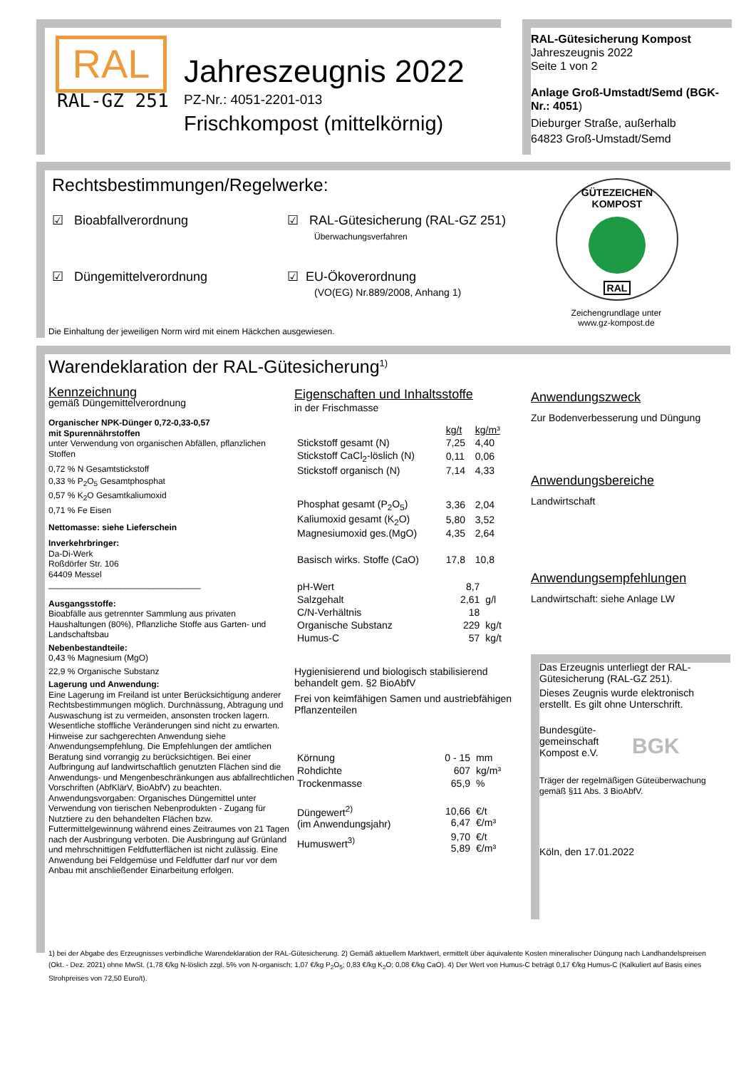RAL
RAL-GZ 251
Jahreszeugnis 2022
PZ-Nr.: 4051-2201-013
Frischkompost (mittelkörnig)
RAL-Gütesicherung Kompost
Jahreszeugnis 2022
Seite 1 von 2
Anlage Groß-Umstadt/Semd (BGK-Nr.: 4051)
Dieburger Straße, außerhalb
64823 Groß-Umstadt/Semd
Rechtsbestimmungen/Regelwerke:
☑ Bioabfallverordnung ☑ RAL-Gütesicherung (RAL-GZ 251)
Überwachungsverfahren
☑ Düngemittelverordnung ☑ EU-Ökoverordnung
(VO(EG) Nr.889/2008, Anhang 1)
Die Einhaltung der jeweiligen Norm wird mit einem Häckchen ausgewiesen.
GÜTEZEICHEN KOMPOST
RAL
Zeichengrundlage unter www.gz-kompost.de
Warendeklaration der RAL-Gütesicherung<sup>1)</sup>
Kennzeichnung
gemäß Düngemittelverordnung
Organischer NPK-Dünger 0,72-0,33-0,57
mit Spurennährstoffen
unter Verwendung von organischen Abfällen, pflanzlichen Stoffen
0,72 % N Gesamtstickstoff
0,33 % P<sub>2</sub>O<sub>5</sub> Gesamtphosphat
0,57 % K<sub>2</sub>O Gesamtkaliumoxid
0,71 % Fe Eisen
Nettomasse: siehe Lieferschein
Inverkehrbringer:
Da-Di-Werk
Roßdörfer Str. 106
64409 Messel
________________________________
Ausgangsstoffe:
Bioabfälle aus getrennter Sammlung aus privaten Haushaltungen (80%), Pflanzliche Stoffe aus Garten- und Landschaftsbau
Nebenbestandteile:
0,43 % Magnesium (MgO)
22,9 % Organische Substanz
Lagerung und Anwendung:
Eine Lagerung im Freiland ist unter Berücksichtigung anderer Rechtsbestimmungen möglich. Durchnässung, Abtragung und Auswaschung ist zu vermeiden, ansonsten trocken lagern. Wesentliche stoffliche Veränderungen sind nicht zu erwarten. Hinweise zur sachgerechten Anwendung siehe Anwendungsempfehlung. Die Empfehlungen der amtlichen Beratung sind vorrangig zu berücksichtigen. Bei einer Aufbringung auf landwirtschaftlich genutzten Flächen sind die Anwendungs- und Mengenbeschränkungen aus abfallrechtlichen Vorschriften (AbfKlärV, BioAbfV) zu beachten. Anwendungsvorgaben: Organisches Düngemittel unter Verwendung von tierischen Nebenprodukten - Zugang für Nutztiere zu den behandelten Flächen bzw. Futtermittelgewinnung während eines Zeitraumes von 21 Tagen nach der Ausbringung verboten. Die Ausbringung auf Grünland und mehrschnittigen Feldfutterflächen ist nicht zulässig. Eine Anwendung bei Feldgemüse und Feldfutter darf nur vor dem Anbau mit anschließender Einarbeitung erfolgen.
Eigenschaften und Inhaltsstoffe
in der Frischmasse
| | kg/t | kg/m³ |
| Stickstoff gesamt (N) | 7,25 | 4,40 |
| Stickstoff CaCl<sub>2</sub>-löslich (N) | 0,11 | 0,06 |
| Stickstoff organisch (N) | 7,14 | 4,33 |
| Phosphat gesamt (P<sub>2</sub>O<sub>5</sub>) | 3,36 | 2,04 |
| Kaliumoxid gesamt (K<sub>2</sub>O) | 5,80 | 3,52 |
| Magnesiumoxid ges.(MgO) | 4,35 | 2,64 |
| Basisch wirks. Stoffe (CaO) | 17,8 | 10,8 |
| pH-Wert | 8,7 | |
| Salzgehalt | 2,61 | g/l |
| C/N-Verhältnis | 18 | |
| Organische Substanz | 229 | kg/t |
| Humus-C | 57 | kg/t |
Hygienisierend und biologisch stabilisierend behandelt gem. §2 BioAbfV
Frei von keimfähigen Samen und austriebfähigen Pflanzenteilen
| Körnung | 0 - 15 | mm |
| Rohdichte | 607 | kg/m³ |
| Trockenmasse | 65,9 | % |
| Düngewert<sup>2)</sup> (im Anwendungsjahr) | 10,66 6,47 | €/t €/m³ |
| Humuswert<sup>3)</sup> | 9,70 5,89 | €/t €/m³ |
Anwendungszweck
Zur Bodenverbesserung und Düngung
Anwendungsbereiche
Landwirtschaft
Anwendungsempfehlungen
Landwirtschaft: siehe Anlage LW
Das Erzeugnis unterliegt der RAL-Gütesicherung (RAL-GZ 251).
Dieses Zeugnis wurde elektronisch erstellt. Es gilt ohne Unterschrift.
Bundesgüte-gemeinschaft Kompost e.V.
BGK
Träger der regelmäßigen Güteüberwachung gemäß §11 Abs. 3 BioAbfV.
Köln, den 17.01.2022
1) bei der Abgabe des Erzeugnisses verbindliche Warendeklaration der RAL-Gütesicherung. 2) Gemäß aktuellem Marktwert, ermittelt über äquivalente Kosten mineralischer Düngung nach Landhandelspreisen (Okt. - Dez. 2021) ohne MwSt. (1,78 €/kg N-löslich zzgl. 5% von N-organisch; 1,07 €/kg P<sub>2</sub>O<sub>5</sub>; 0,83 €/kg K<sub>2</sub>O; 0,08 €/kg CaO). 4) Der Wert von Humus-C beträgt 0,17 €/kg Humus-C (Kalkuliert auf Basis eines Strohpreises von 72,50 Euro/t).